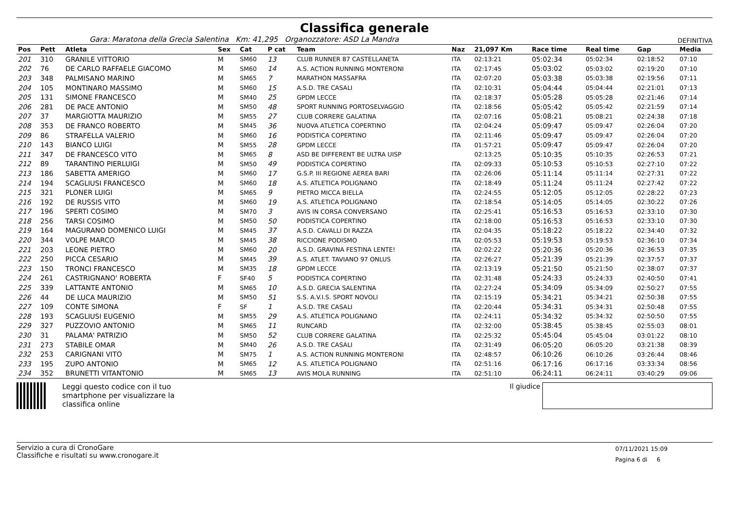Classifica generale
Gara: Maratona della Grecìa Salentina Km: 41,295 Organozzatore: ASD La Mandra
DEFINITIVA
| Pos | Pett | Atleta | Sex | Cat | P cat | Team | Naz | 21,097 Km | Race time | Real time | Gap | Media |
| --- | --- | --- | --- | --- | --- | --- | --- | --- | --- | --- | --- | --- |
| 201 | 310 | GRANILE VITTORIO | M | SM60 | 13 | CLUB RUNNER 87 CASTELLANETA | ITA | 02:13:21 | 05:02:34 | 05:02:34 | 02:18:52 | 07:10 |
| 202 | 76 | DE CARLO RAFFAELE GIACOMO | M | SM60 | 14 | A.S. ACTION RUNNING MONTERONI | ITA | 02:17:45 | 05:03:02 | 05:03:02 | 02:19:20 | 07:10 |
| 203 | 348 | PALMISANO MARINO | M | SM65 | 7 | MARATHON MASSAFRA | ITA | 02:07:20 | 05:03:38 | 05:03:38 | 02:19:56 | 07:11 |
| 204 | 105 | MONTINARO MASSIMO | M | SM60 | 15 | A.S.D. TRE CASALI | ITA | 02:10:31 | 05:04:44 | 05:04:44 | 02:21:01 | 07:13 |
| 205 | 131 | SIMONE FRANCESCO | M | SM40 | 25 | GPDM LECCE | ITA | 02:18:37 | 05:05:28 | 05:05:28 | 02:21:46 | 07:14 |
| 206 | 281 | DE PACE ANTONIO | M | SM50 | 48 | SPORT RUNNING PORTOSELVAGGIO | ITA | 02:18:56 | 05:05:42 | 05:05:42 | 02:21:59 | 07:14 |
| 207 | 37 | MARGIOTTA MAURIZIO | M | SM55 | 27 | CLUB CORRERE GALATINA | ITA | 02:07:16 | 05:08:21 | 05:08:21 | 02:24:38 | 07:18 |
| 208 | 353 | DE FRANCO ROBERTO | M | SM45 | 36 | NUOVA ATLETICA COPERTINO | ITA | 02:04:24 | 05:09:47 | 05:09:47 | 02:26:04 | 07:20 |
| 209 | 86 | STRAFELLA VALERIO | M | SM60 | 16 | PODISTICA COPERTINO | ITA | 02:11:46 | 05:09:47 | 05:09:47 | 02:26:04 | 07:20 |
| 210 | 143 | BIANCO LUIGI | M | SM55 | 28 | GPDM LECCE | ITA | 01:57:21 | 05:09:47 | 05:09:47 | 02:26:04 | 07:20 |
| 211 | 347 | DE FRANCESCO VITO | M | SM65 | 8 | ASD BE DIFFERENT BE ULTRA UISP | | 02:13:25 | 05:10:35 | 05:10:35 | 02:26:53 | 07:21 |
| 212 | 89 | TARANTINO PIERLUIGI | M | SM50 | 49 | PODISTICA COPERTINO | ITA | 02:09:33 | 05:10:53 | 05:10:53 | 02:27:10 | 07:22 |
| 213 | 186 | SABETTA AMERIGO | M | SM60 | 17 | G.S.P. III REGIONE AEREA BARI | ITA | 02:26:06 | 05:11:14 | 05:11:14 | 02:27:31 | 07:22 |
| 214 | 194 | SCAGLIUSI FRANCESCO | M | SM60 | 18 | A.S. ATLETICA POLIGNANO | ITA | 02:18:49 | 05:11:24 | 05:11:24 | 02:27:42 | 07:22 |
| 215 | 321 | PLONER LUIGI | M | SM65 | 9 | PIETRO MICCA BIELLA | ITA | 02:24:55 | 05:12:05 | 05:12:05 | 02:28:22 | 07:23 |
| 216 | 192 | DE RUSSIS VITO | M | SM60 | 19 | A.S. ATLETICA POLIGNANO | ITA | 02:18:54 | 05:14:05 | 05:14:05 | 02:30:22 | 07:26 |
| 217 | 196 | SPERTI COSIMO | M | SM70 | 3 | AVIS IN CORSA CONVERSANO | ITA | 02:25:41 | 05:16:53 | 05:16:53 | 02:33:10 | 07:30 |
| 218 | 256 | TARSI COSIMO | M | SM50 | 50 | PODISTICA COPERTINO | ITA | 02:18:00 | 05:16:53 | 05:16:53 | 02:33:10 | 07:30 |
| 219 | 164 | MAGURANO DOMENICO LUIGI | M | SM45 | 37 | A.S.D. CAVALLI DI RAZZA | ITA | 02:04:35 | 05:18:22 | 05:18:22 | 02:34:40 | 07:32 |
| 220 | 344 | VOLPE MARCO | M | SM45 | 38 | RICCIONE PODISMO | ITA | 02:05:53 | 05:19:53 | 05:19:53 | 02:36:10 | 07:34 |
| 221 | 203 | LEONE PIETRO | M | SM60 | 20 | A.S.D. GRAVINA FESTINA LENTE! | ITA | 02:02:22 | 05:20:36 | 05:20:36 | 02:36:53 | 07:35 |
| 222 | 250 | PICCA CESARIO | M | SM45 | 39 | A.S. ATLET. TAVIANO 97 ONLUS | ITA | 02:26:27 | 05:21:39 | 05:21:39 | 02:37:57 | 07:37 |
| 223 | 150 | TRONCI FRANCESCO | M | SM35 | 18 | GPDM LECCE | ITA | 02:13:19 | 05:21:50 | 05:21:50 | 02:38:07 | 07:37 |
| 224 | 261 | CASTRIGNANO' ROBERTA | F | SF40 | 5 | PODISTICA COPERTINO | ITA | 02:31:48 | 05:24:33 | 05:24:33 | 02:40:50 | 07:41 |
| 225 | 339 | LATTANTE ANTONIO | M | SM65 | 10 | A.S.D. GRECIA SALENTINA | ITA | 02:27:24 | 05:34:09 | 05:34:09 | 02:50:27 | 07:55 |
| 226 | 44 | DE LUCA MAURIZIO | M | SM50 | 51 | S.S. A.V.I.S. SPORT NOVOLI | ITA | 02:15:19 | 05:34:21 | 05:34:21 | 02:50:38 | 07:55 |
| 227 | 109 | CONTE SIMONA | F | SF | 1 | A.S.D. TRE CASALI | ITA | 02:20:44 | 05:34:31 | 05:34:31 | 02:50:48 | 07:55 |
| 228 | 193 | SCAGLIUSI EUGENIO | M | SM55 | 29 | A.S. ATLETICA POLIGNANO | ITA | 02:24:11 | 05:34:32 | 05:34:32 | 02:50:50 | 07:55 |
| 229 | 327 | PUZZOVIO ANTONIO | M | SM65 | 11 | RUNCARD | ITA | 02:32:00 | 05:38:45 | 05:38:45 | 02:55:03 | 08:01 |
| 230 | 31 | PALAMA' PATRIZIO | M | SM50 | 52 | CLUB CORRERE GALATINA | ITA | 02:25:32 | 05:45:04 | 05:45:04 | 03:01:22 | 08:10 |
| 231 | 273 | STABILE OMAR | M | SM40 | 26 | A.S.D. TRE CASALI | ITA | 02:31:49 | 06:05:20 | 06:05:20 | 03:21:38 | 08:39 |
| 232 | 253 | CARIGNANI VITO | M | SM75 | 1 | A.S. ACTION RUNNING MONTERONI | ITA | 02:48:57 | 06:10:26 | 06:10:26 | 03:26:44 | 08:46 |
| 233 | 195 | ZUPO ANTONIO | M | SM65 | 12 | A.S. ATLETICA POLIGNANO | ITA | 02:51:16 | 06:17:16 | 06:17:16 | 03:33:34 | 08:56 |
| 234 | 352 | BRUNETTI VITANTONIO | M | SM65 | 13 | AVIS MOLA RUNNING | ITA | 02:51:10 | 06:24:11 | 06:24:11 | 03:40:29 | 09:06 |
Leggi questo codice con il tuo
smartphone per visualizzare la
classifica online
Il giudice
Servizio a cura di CronoGare
Classifiche e risultati su www.cronogare.it
07/11/2021 15:09
Pagina 6 di 6